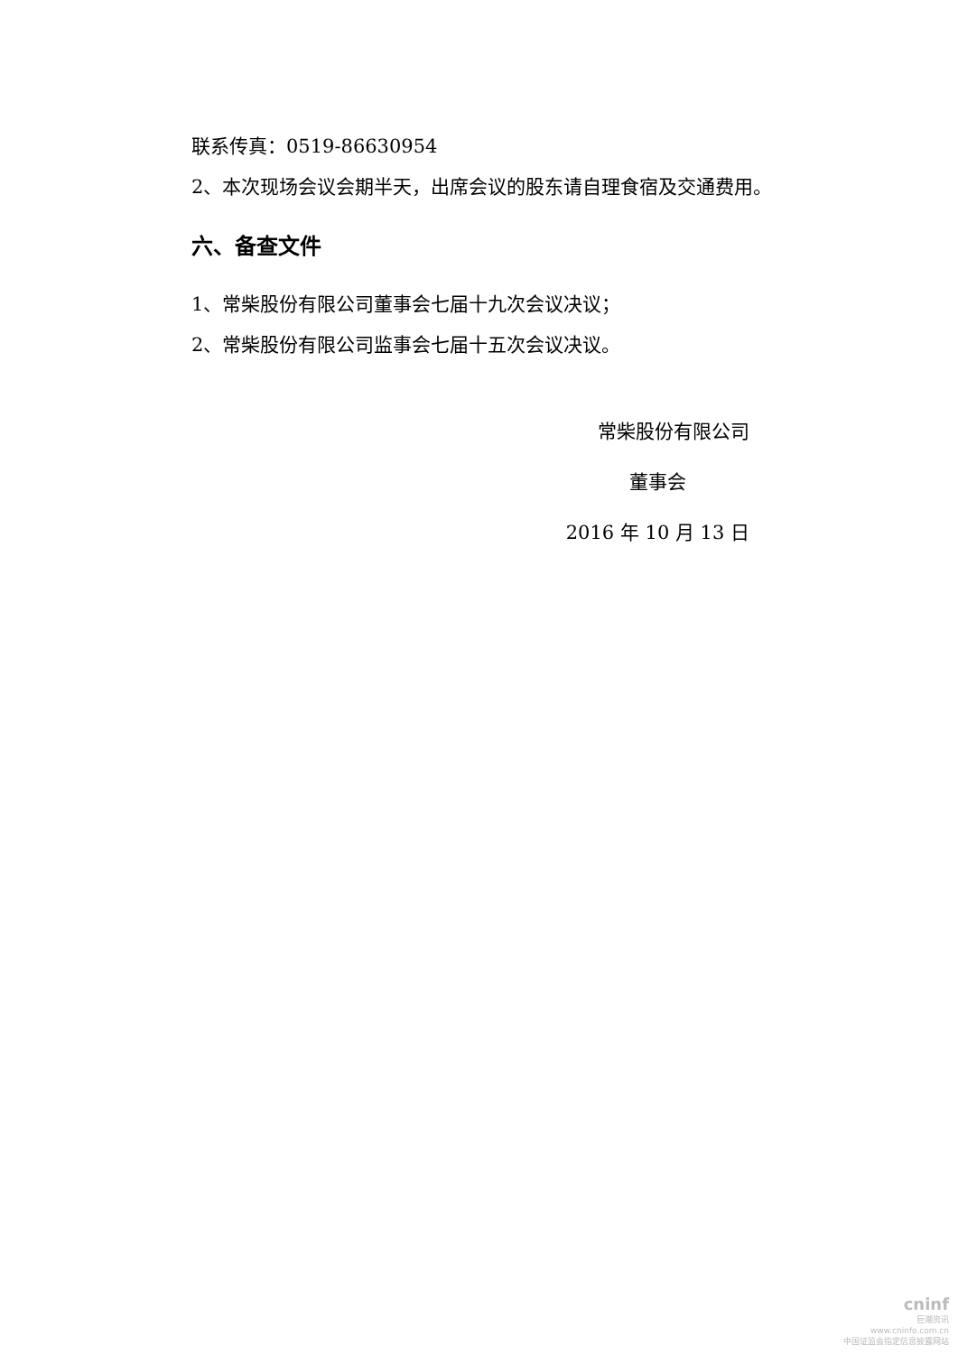联系传真：0519-86630954
2、本次现场会议会期半天，出席会议的股东请自理食宿及交通费用。
六、备查文件
1、常柴股份有限公司董事会七届十九次会议决议；
2、常柴股份有限公司监事会七届十五次会议决议。
常柴股份有限公司
董事会
2016 年 10 月 13 日
cninf
巨潮资讯
www.cninfo.com.cn
中国证监会指定信息披露网站